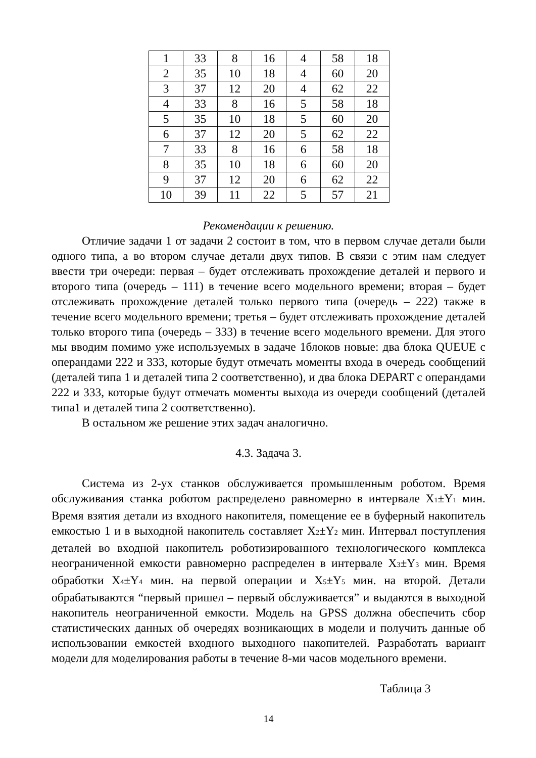| 1 | 33 | 8 | 16 | 4 | 58 | 18 |
| 2 | 35 | 10 | 18 | 4 | 60 | 20 |
| 3 | 37 | 12 | 20 | 4 | 62 | 22 |
| 4 | 33 | 8 | 16 | 5 | 58 | 18 |
| 5 | 35 | 10 | 18 | 5 | 60 | 20 |
| 6 | 37 | 12 | 20 | 5 | 62 | 22 |
| 7 | 33 | 8 | 16 | 6 | 58 | 18 |
| 8 | 35 | 10 | 18 | 6 | 60 | 20 |
| 9 | 37 | 12 | 20 | 6 | 62 | 22 |
| 10 | 39 | 11 | 22 | 5 | 57 | 21 |
Рекомендации к решению.
Отличие задачи 1 от задачи 2 состоит в том, что в первом случае детали были одного типа, а во втором случае детали двух типов. В связи с этим нам следует ввести три очереди: первая – будет отслеживать прохождение деталей и первого и второго типа (очередь – 111) в течение всего модельного времени; вторая – будет отслеживать прохождение деталей только первого типа (очередь – 222) также в течение всего модельного времени; третья – будет отслеживать прохождение деталей только второго типа (очередь – 333) в течение всего модельного времени. Для этого мы вводим помимо уже используемых в задаче 1блоков новые: два блока QUEUE с операндами 222 и 333, которые будут отмечать моменты входа в очередь сообщений (деталей типа 1 и деталей типа 2 соответственно), и два блока DEPART с операндами 222 и 333, которые будут отмечать моменты выхода из очереди сообщений (деталей типа1 и деталей типа 2 соответственно).
В остальном же решение этих задач аналогично.
4.3. Задача 3.
Система из 2-ух станков обслуживается промышленным роботом. Время обслуживания станка роботом распределено равномерно в интервале X<sub>1</sub>±Y<sub>1</sub> мин. Время взятия детали из входного накопителя, помещение ее в буферный накопитель емкостью 1 и в выходной накопитель составляет X<sub>2</sub>±Y<sub>2</sub> мин. Интервал поступления деталей во входной накопитель роботизированного технологического комплекса неограниченной емкости равномерно распределен в интервале X<sub>3</sub>±Y<sub>3</sub> мин. Время обработки X<sub>4</sub>±Y<sub>4</sub> мин. на первой операции и X<sub>5</sub>±Y<sub>5</sub> мин. на второй. Детали обрабатываются “первый пришел – первый обслуживается” и выдаются в выходной накопитель неограниченной емкости. Модель на GPSS должна обеспечить сбор статистических данных об очередях возникающих в модели и получить данные об использовании емкостей входного выходного накопителей. Разработать вариант модели для моделирования работы в течение 8-ми часов модельного времени.
Таблица 3
14